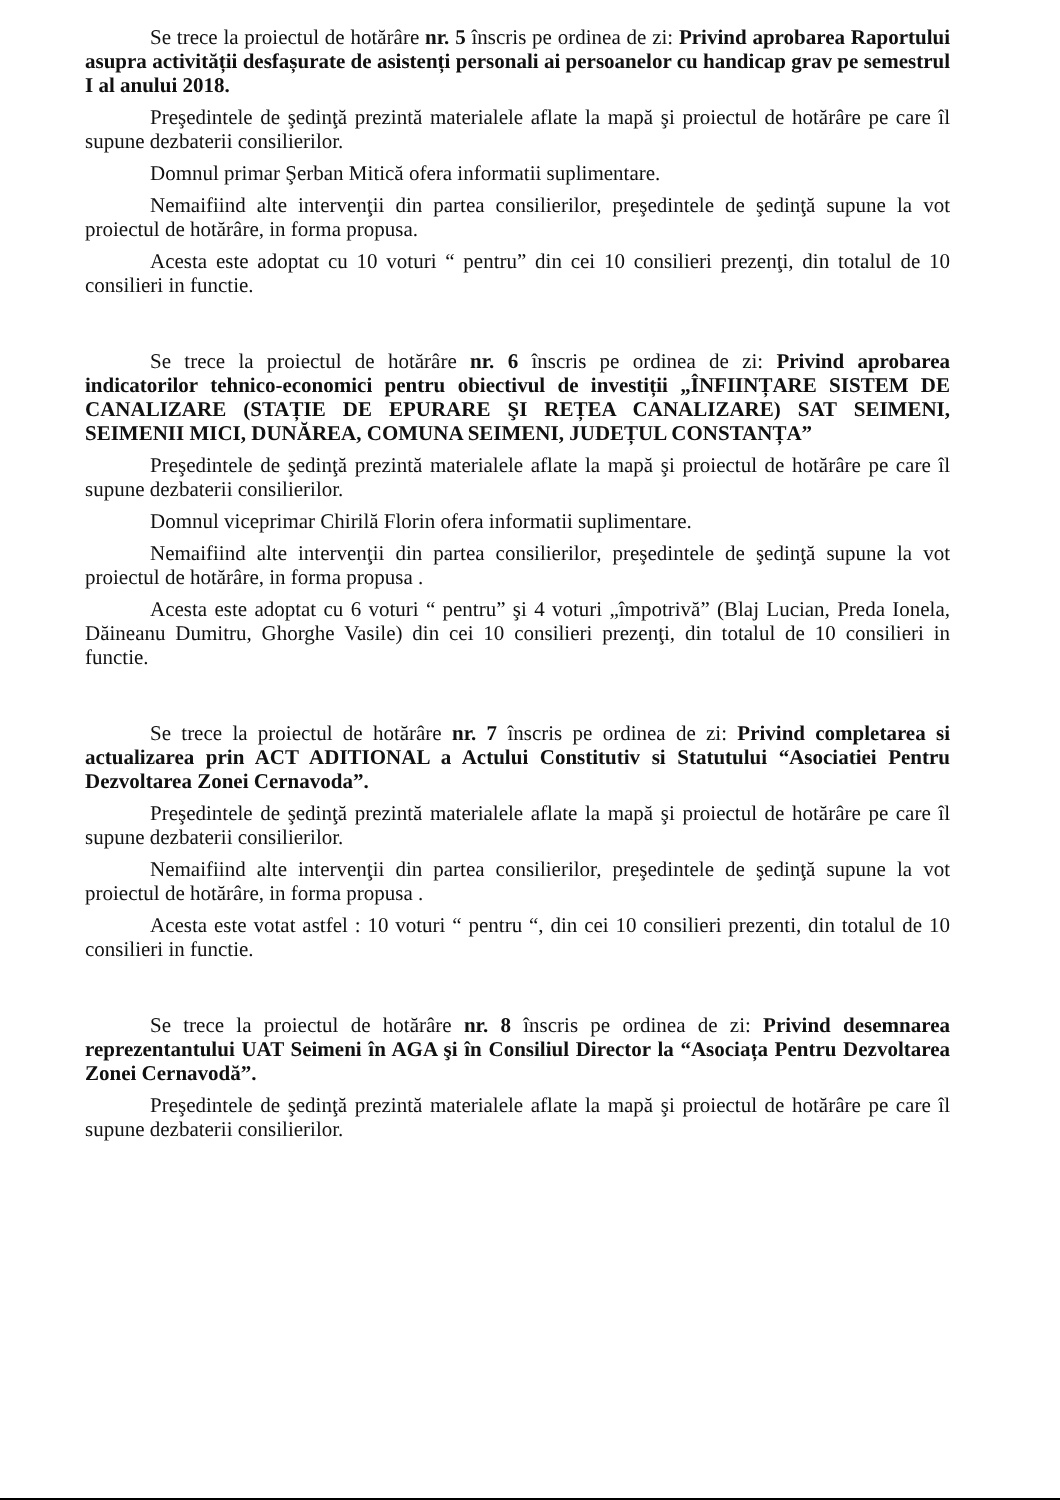Se trece la proiectul de hotărâre nr. 5 înscris pe ordinea de zi: Privind aprobarea Raportului asupra activității desfașurate de asistenți personali ai persoanelor cu handicap grav pe semestrul I al anului 2018.
Preşedintele de şedinţă prezintă materialele aflate la mapă şi proiectul de hotărâre pe care îl supune dezbaterii consilierilor.
Domnul primar Şerban Mitică ofera informatii suplimentare.
Nemaifiind alte intervenţii din partea consilierilor, preşedintele de şedinţă supune la vot proiectul de hotărâre, in forma propusa.
Acesta este adoptat cu 10 voturi “ pentru” din cei 10 consilieri prezenţi, din totalul de 10 consilieri in functie.
Se trece la proiectul de hotărâre nr. 6 înscris pe ordinea de zi: Privind aprobarea indicatorilor tehnico-economici pentru obiectivul de investiții „ÎNFIINȚARE SISTEM DE CANALIZARE (STAȚIE DE EPURARE ŞI REȚEA CANALIZARE) SAT SEIMENI, SEIMENII MICI, DUNĂREA, COMUNA SEIMENI, JUDEȚUL CONSTANȚA”
Preşedintele de şedinţă prezintă materialele aflate la mapă şi proiectul de hotărâre pe care îl supune dezbaterii consilierilor.
Domnul viceprimar Chirilă Florin ofera informatii suplimentare.
Nemaifiind alte intervenţii din partea consilierilor, preşedintele de şedinţă supune la vot proiectul de hotărâre, in forma propusa .
Acesta este adoptat cu 6 voturi “ pentru” şi 4 voturi „împotrivă” (Blaj Lucian, Preda Ionela, Dăineanu Dumitru, Ghorghe Vasile) din cei 10 consilieri prezenţi, din totalul de 10 consilieri in functie.
Se trece la proiectul de hotărâre nr. 7 înscris pe ordinea de zi: Privind completarea si actualizarea prin ACT ADITIONAL a Actului Constitutiv si Statutului “Asociatiei Pentru Dezvoltarea Zonei Cernavoda”.
Preşedintele de şedinţă prezintă materialele aflate la mapă şi proiectul de hotărâre pe care îl supune dezbaterii consilierilor.
Nemaifiind alte intervenţii din partea consilierilor, preşedintele de şedinţă supune la vot proiectul de hotărâre, in forma propusa .
Acesta este votat astfel : 10 voturi “ pentru “, din cei 10 consilieri prezenti, din totalul de 10 consilieri in functie.
Se trece la proiectul de hotărâre nr. 8 înscris pe ordinea de zi: Privind desemnarea reprezentantului UAT Seimeni în AGA şi în Consiliul Director la “Asociața Pentru Dezvoltarea Zonei Cernavodă”.
Preşedintele de şedinţă prezintă materialele aflate la mapă şi proiectul de hotărâre pe care îl supune dezbaterii consilierilor.